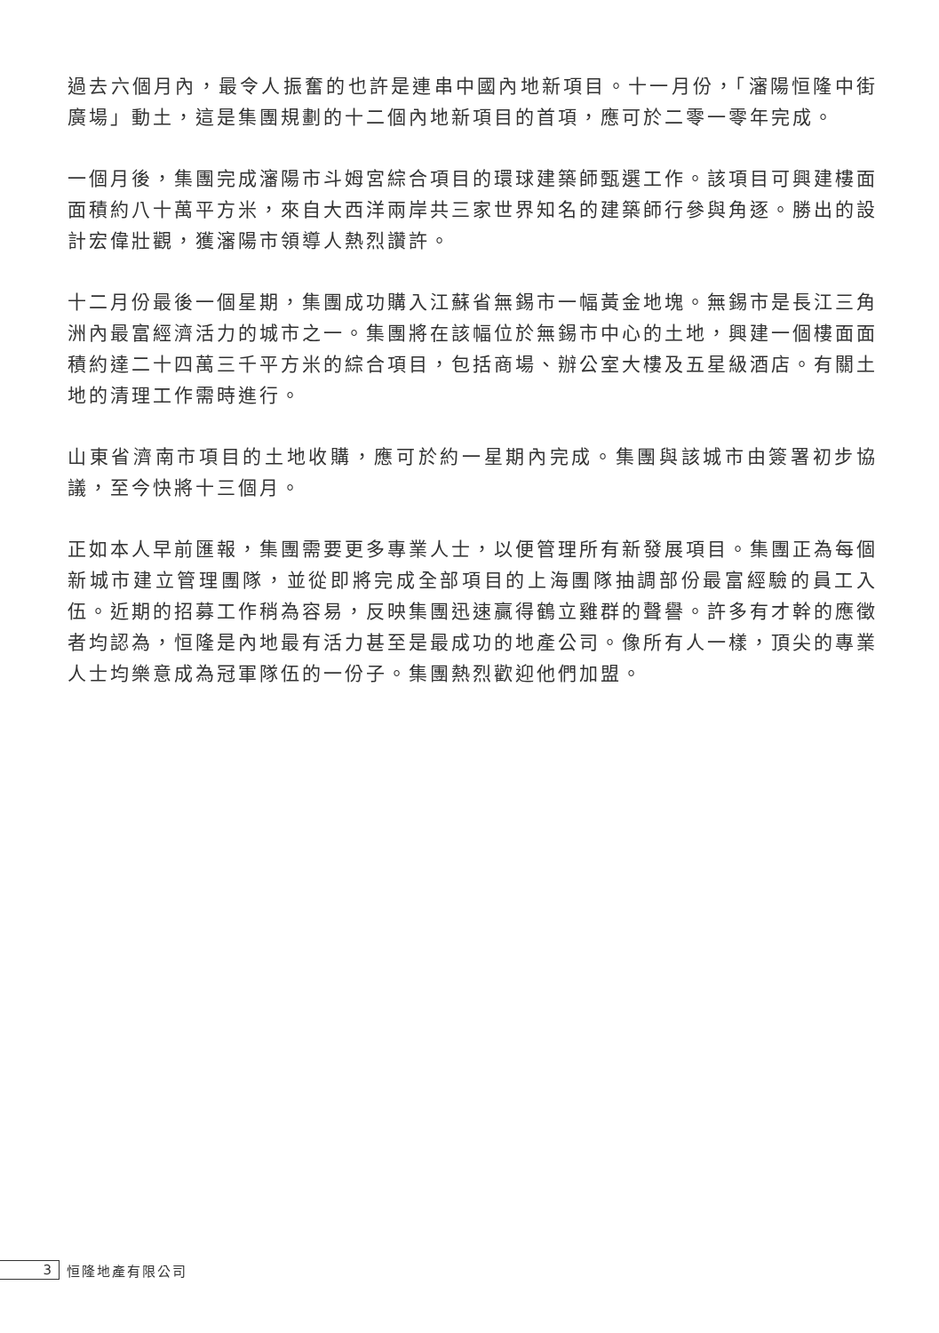過去六個月內，最令人振奮的也許是連串中國內地新項目。十一月份，「瀋陽恒隆中街廣場」動土，這是集團規劃的十二個內地新項目的首項，應可於二零一零年完成。
一個月後，集團完成瀋陽市斗姆宮綜合項目的環球建築師甄選工作。該項目可興建樓面面積約八十萬平方米，來自大西洋兩岸共三家世界知名的建築師行參與角逐。勝出的設計宏偉壯觀，獲瀋陽市領導人熱烈讚許。
十二月份最後一個星期，集團成功購入江蘇省無錫市一幅黃金地塊。無錫市是長江三角洲內最富經濟活力的城市之一。集團將在該幅位於無錫市中心的土地，興建一個樓面面積約達二十四萬三千平方米的綜合項目，包括商場、辦公室大樓及五星級酒店。有關土地的清理工作需時進行。
山東省濟南市項目的土地收購，應可於約一星期內完成。集團與該城市由簽署初步協議，至今快將十三個月。
正如本人早前匯報，集團需要更多專業人士，以便管理所有新發展項目。集團正為每個新城市建立管理團隊，並從即將完成全部項目的上海團隊抽調部份最富經驗的員工入伍。近期的招募工作稍為容易，反映集團迅速贏得鶴立雞群的聲譽。許多有才幹的應徵者均認為，恒隆是內地最有活力甚至是最成功的地產公司。像所有人一樣，頂尖的專業人士均樂意成為冠軍隊伍的一份子。集團熱烈歡迎他們加盟。
3
恒隆地產有限公司